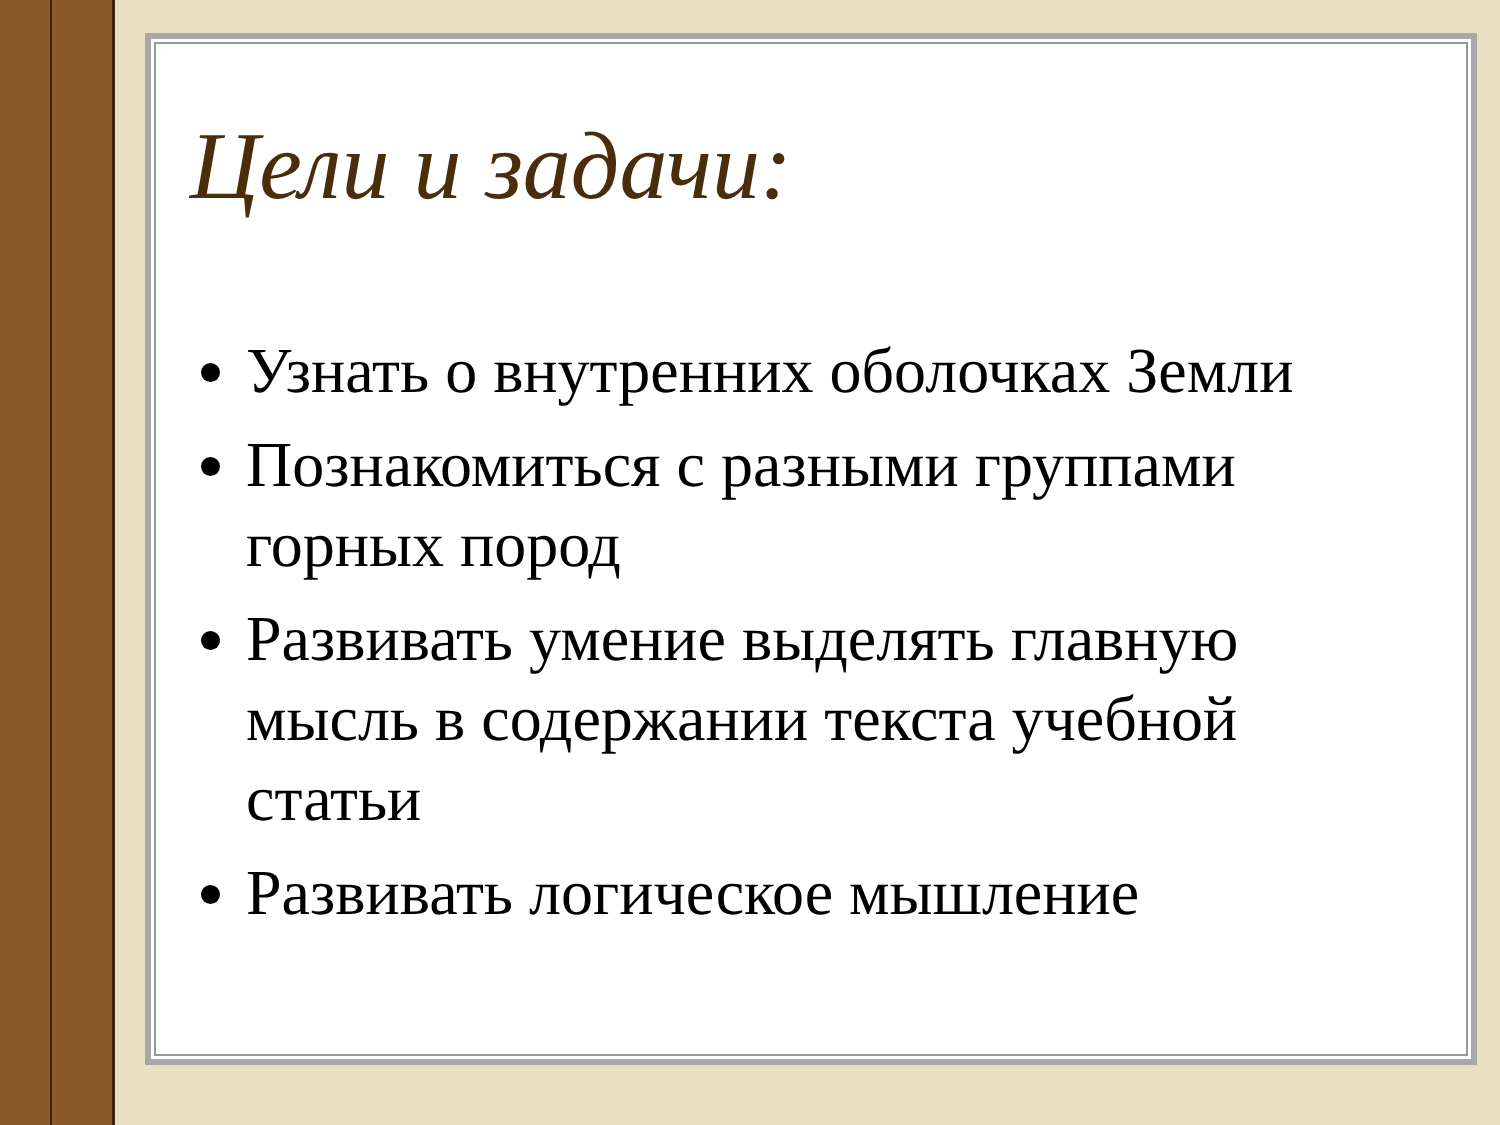Цели и задачи:
Узнать о внутренних оболочках Земли
Познакомиться с разными группами горных пород
Развивать умение выделять главную мысль в содержании текста учебной статьи
Развивать логическое мышление